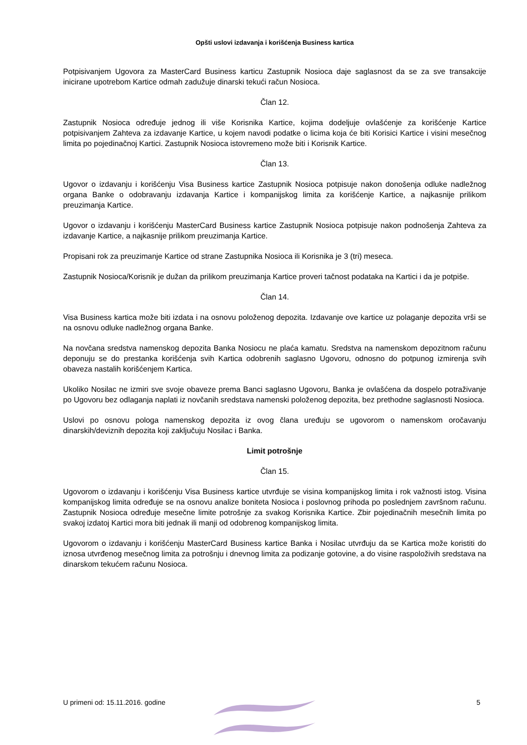Opšti uslovi izdavanja i korišćenja Business kartica
Potpisivanjem Ugovora za MasterCard Business karticu Zastupnik Nosioca daje saglasnost da se za sve transakcije inicirane upotrebom Kartice odmah zadužuje dinarski tekući račun Nosioca.
Član 12.
Zastupnik Nosioca određuje jednog ili više Korisnika Kartice, kojima dodeljuje ovlašćenje za korišćenje Kartice potpisivanjem Zahteva za izdavanje Kartice, u kojem navodi podatke o licima koja će biti Korisici Kartice i visini mesečnog limita po pojedinačnoj Kartici. Zastupnik Nosioca istovremeno može biti i Korisnik Kartice.
Član 13.
Ugovor o izdavanju i korišćenju Visa Business kartice Zastupnik Nosioca potpisuje nakon donošenja odluke nadležnog organa Banke o odobravanju izdavanja Kartice i kompanijskog limita za korišćenje Kartice, a najkasnije prilikom preuzimanja Kartice.
Ugovor o izdavanju i korišćenju MasterCard Business kartice Zastupnik Nosioca potpisuje nakon podnošenja Zahteva za izdavanje Kartice, a najkasnije prilikom preuzimanja Kartice.
Propisani rok za preuzimanje Kartice od strane Zastupnika Nosioca ili Korisnika je 3 (tri) meseca.
Zastupnik Nosioca/Korisnik je dužan da prilikom preuzimanja Kartice proveri tačnost podataka na Kartici i da je potpiše.
Član 14.
Visa Business kartica može biti izdata i na osnovu položenog depozita. Izdavanje ove kartice uz polaganje depozita vrši se na osnovu odluke nadležnog organa Banke.
Na novčana sredstva namenskog depozita Banka Nosiocu ne plaća kamatu. Sredstva na namenskom depozitnom računu deponuju se do prestanka korišćenja svih Kartica odobrenih saglasno Ugovoru, odnosno do potpunog izmirenja svih obaveza nastalih korišćenjem Kartica.
Ukoliko Nosilac ne izmiri sve svoje obaveze prema Banci saglasno Ugovoru, Banka je ovlašćena da dospelo potraživanje po Ugovoru bez odlaganja naplati iz novčanih sredstava namenski položenog depozita, bez prethodne saglasnosti Nosioca.
Uslovi po osnovu pologa namenskog depozita iz ovog člana uređuju se ugovorom o namenskom oročavanju dinarskih/deviznih depozita koji zaključuju Nosilac i Banka.
Limit potrošnje
Član 15.
Ugovorom o izdavanju i korišćenju Visa Business kartice utvrđuje se visina kompanijskog limita i rok važnosti istog. Visina kompanijskog limita određuje se na osnovu analize boniteta Nosioca i poslovnog prihoda po poslednjem završnom računu. Zastupnik Nosioca određuje mesečne limite potrošnje za svakog Korisnika Kartice. Zbir pojedinačnih mesečnih limita po svakoj izdatoj Kartici mora biti jednak ili manji od odobrenog kompanijskog limita.
Ugovorom o izdavanju i korišćenju MasterCard Business kartice Banka i Nosilac utvrđuju da se Kartica može koristiti do iznosa utvrđenog mesečnog limita za potrošnju i dnevnog limita za podizanje gotovine, a do visine raspoloživih sredstava na dinarskom tekućem računu Nosioca.
U primeni od: 15.11.2016. godine 5